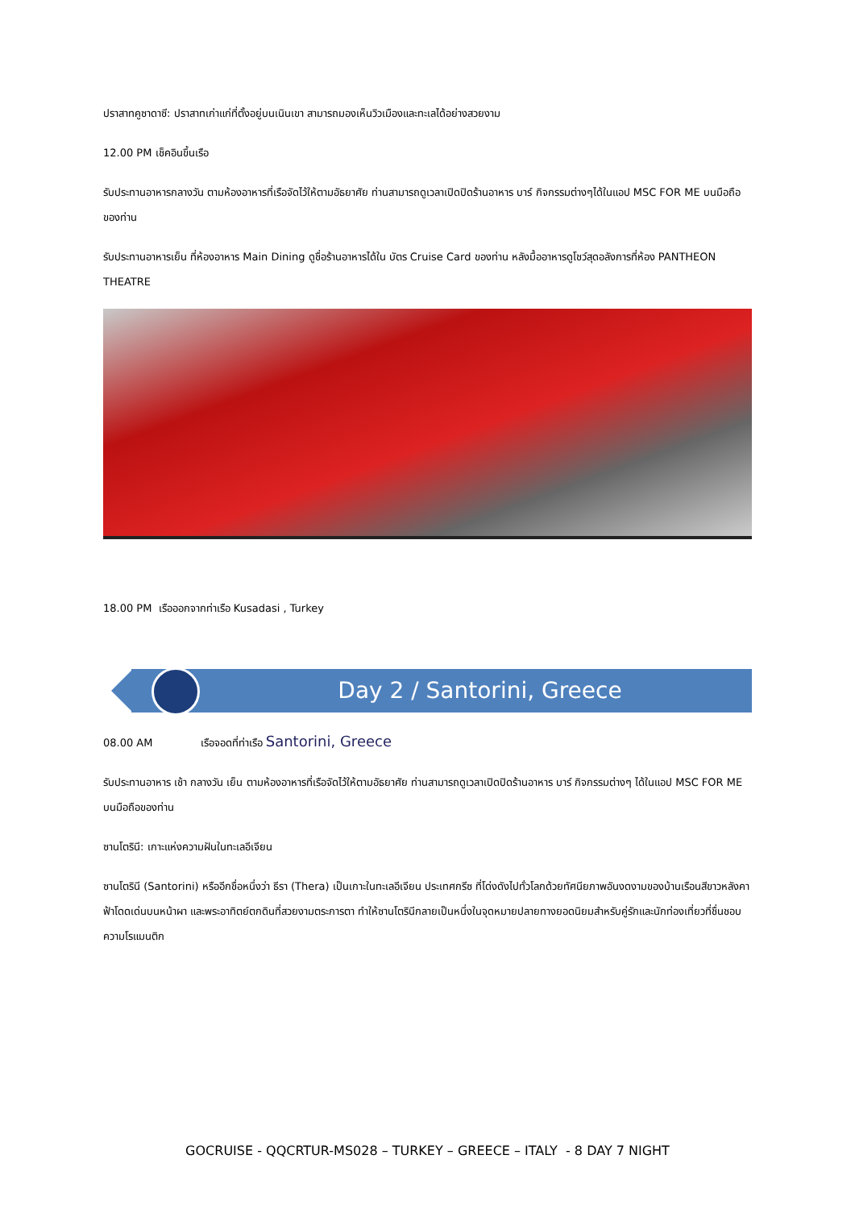ปราสาทคูซาดาซี: ปราสาทเก่าแก่ที่ตั้งอยู่บนเนินเขา สามารถมองเห็นวิวเมืองและทะเลได้อย่างสวยงาม
12.00 PM เช็คอินขึ้นเรือ
รับประทานอาหารกลางวัน ตามห้องอาหารที่เรือจัดไว้ให้ตามอัธยาศัย ท่านสามารถดูเวลาเปิดปิดร้านอาหาร บาร์ กิจกรรมต่างๆได้ในแอป MSC FOR ME บนมือถือของท่าน
รับประทานอาหารเย็น ที่ห้องอาหาร Main Dining ดูชื่อร้านอาหารได้ใน บัตร Cruise Card ของท่าน หลังมื้ออาหารดูโชว์สุดอลังการที่ห้อง PANTHEON THEATRE
18.00 PM เรือออกจากท่าเรือ Kusadasi , Turkey
Day 2 / Santorini, Greece
08.00 AM เรือจอดที่ท่าเรือ Santorini, Greece
รับประทานอาหาร เช้า กลางวัน เย็น ตามห้องอาหารที่เรือจัดไว้ให้ตามอัธยาศัย ท่านสามารถดูเวลาเปิดปิดร้านอาหาร บาร์ กิจกรรมต่างๆ ได้ในแอป MSC FOR ME บนมือถือของท่าน
ซานโตรินี: เกาะแห่งความฝันในทะเลอีเจียน
ซานโตรินี (Santorini) หรืออีกชื่อหนึ่งว่า ธีรา (Thera) เป็นเกาะในทะเลอีเจียน ประเทศกรีซ ที่โด่งดังไปทั่วโลกด้วยทัศนียภาพอันงดงามของบ้านเรือนสีขาวหลังคาฟ้าโดดเด่นบนหน้าผา และพระอาทิตย์ตกดินที่สวยงามตระการตา ทำให้ซานโตรินีกลายเป็นหนึ่งในจุดหมายปลายทางยอดนิยมสำหรับคู่รักและนักท่องเที่ยวที่ชื่นชอบความโรแมนติก
GOCRUISE - QQCRTUR-MS028 – TURKEY – GREECE – ITALY - 8 DAY 7 NIGHT